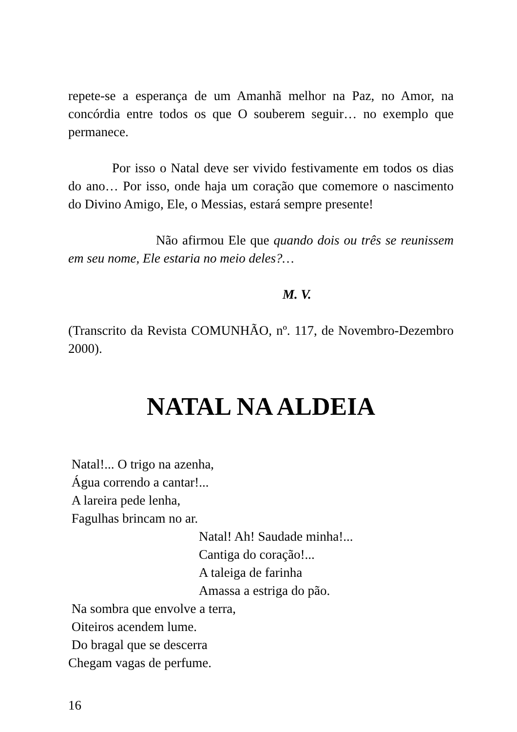repete-se a esperança de um Amanhã melhor na Paz, no Amor, na concórdia entre todos os que O souberem seguir… no exemplo que permanece.
Por isso o Natal deve ser vivido festivamente em todos os dias do ano… Por isso, onde haja um coração que comemore o nascimento do Divino Amigo, Ele, o Messias, estará sempre presente!
Não afirmou Ele que quando dois ou três se reunissem em seu nome, Ele estaria no meio deles?…
M. V.
(Transcrito da Revista COMUNHÃO, nº. 117, de Novembro-Dezembro 2000).
NATAL NA ALDEIA
Natal!... O trigo na azenha,
Água correndo a cantar!...
A lareira pede lenha,
Fagulhas brincam no ar.
Natal! Ah! Saudade minha!...
Cantiga do coração!...
A taleiga de farinha
Amassa a estriga do pão.
Na sombra que envolve a terra,
Oiteiros acendem lume.
Do bragal que se descerra
Chegam vagas de perfume.
16